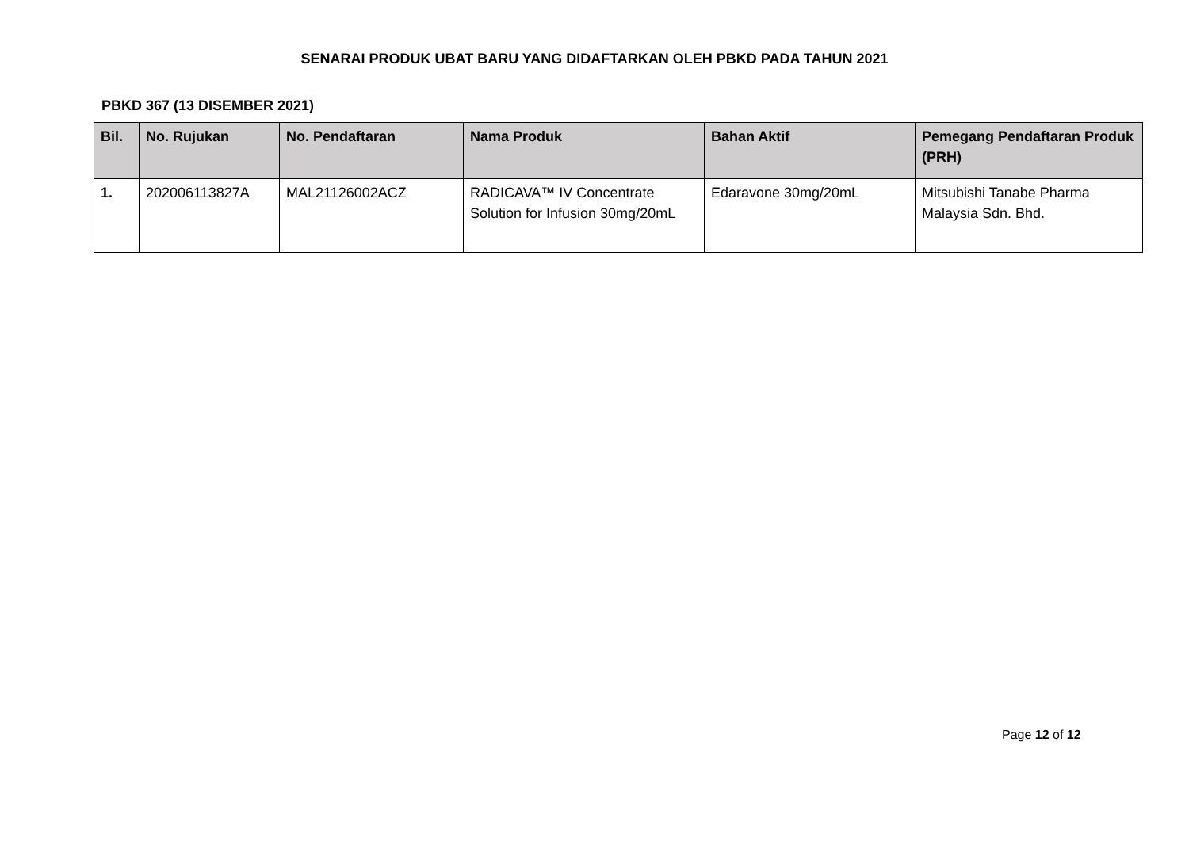SENARAI PRODUK UBAT BARU YANG DIDAFTARKAN OLEH PBKD PADA TAHUN 2021
PBKD 367 (13 DISEMBER 2021)
| Bil. | No. Rujukan | No. Pendaftaran | Nama Produk | Bahan Aktif | Pemegang Pendaftaran Produk (PRH) |
| --- | --- | --- | --- | --- | --- |
| 1. | 202006113827A | MAL21126002ACZ | RADICAVA™ IV Concentrate Solution for Infusion 30mg/20mL | Edaravone 30mg/20mL | Mitsubishi Tanabe Pharma Malaysia Sdn. Bhd. |
Page 12 of 12